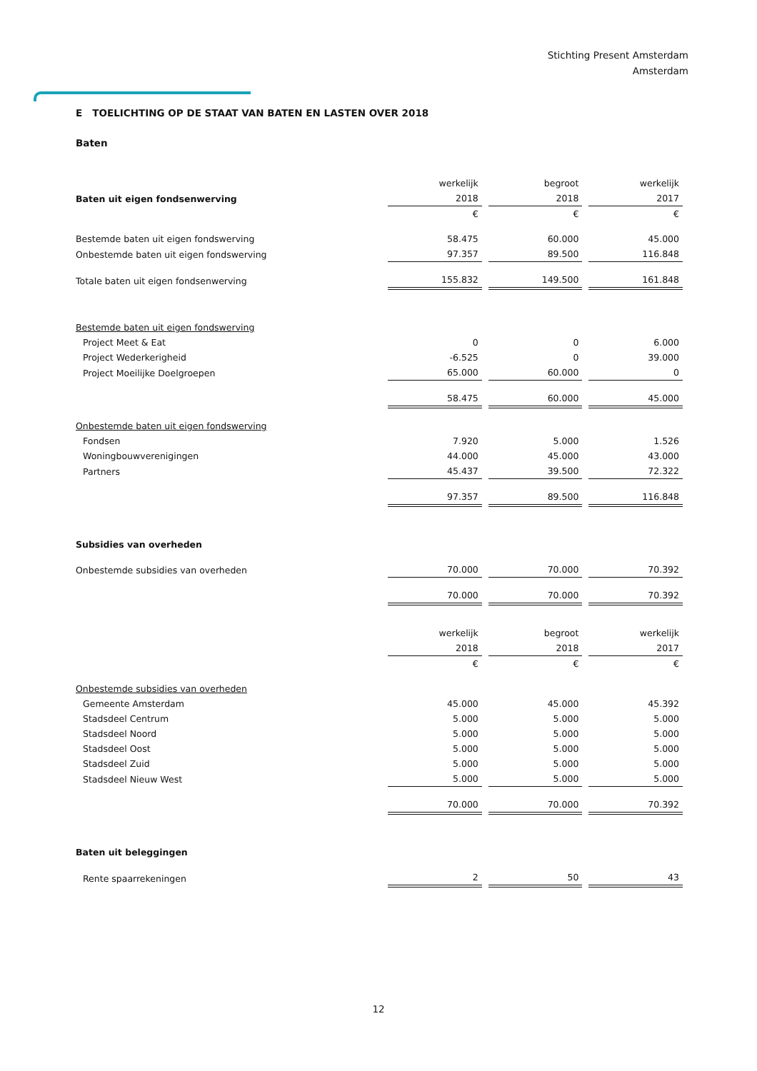Stichting Present Amsterdam
Amsterdam
E TOELICHTING OP DE STAAT VAN BATEN EN LASTEN OVER 2018
Baten
| | werkelijk | begroot | werkelijk |
| Baten uit eigen fondsenwerving | 2018 | 2018 | 2017 |
| | € | € | € |
| Bestemde baten uit eigen fondswerving | 58.475 | 60.000 | 45.000 |
| Onbestemde baten uit eigen fondswerving | 97.357 | 89.500 | 116.848 |
| Totale baten uit eigen fondsenwerving | 155.832 | 149.500 | 161.848 |
| Bestemde baten uit eigen fondswerving | | | |
| Project Meet & Eat | 0 | 0 | 6.000 |
| Project Wederkerigheid | -6.525 | 0 | 39.000 |
| Project Moeilijke Doelgroepen | 65.000 | 60.000 | 0 |
| | 58.475 | 60.000 | 45.000 |
| Onbestemde baten uit eigen fondswerving | | | |
| Fondsen | 7.920 | 5.000 | 1.526 |
| Woningbouwverenigingen | 44.000 | 45.000 | 43.000 |
| Partners | 45.437 | 39.500 | 72.322 |
| | 97.357 | 89.500 | 116.848 |
| Subsidies van overheden | | | |
| Onbestemde subsidies van overheden | 70.000 | 70.000 | 70.392 |
| | 70.000 | 70.000 | 70.392 |
| | werkelijk | begroot | werkelijk |
| | 2018 | 2018 | 2017 |
| | € | € | € |
| Onbestemde subsidies van overheden | | | |
| Gemeente Amsterdam | 45.000 | 45.000 | 45.392 |
| Stadsdeel Centrum | 5.000 | 5.000 | 5.000 |
| Stadsdeel Noord | 5.000 | 5.000 | 5.000 |
| Stadsdeel Oost | 5.000 | 5.000 | 5.000 |
| Stadsdeel Zuid | 5.000 | 5.000 | 5.000 |
| Stadsdeel Nieuw West | 5.000 | 5.000 | 5.000 |
| | 70.000 | 70.000 | 70.392 |
| Baten uit beleggingen | | | |
| Rente spaarrekeningen | 2 | 50 | 43 |
12